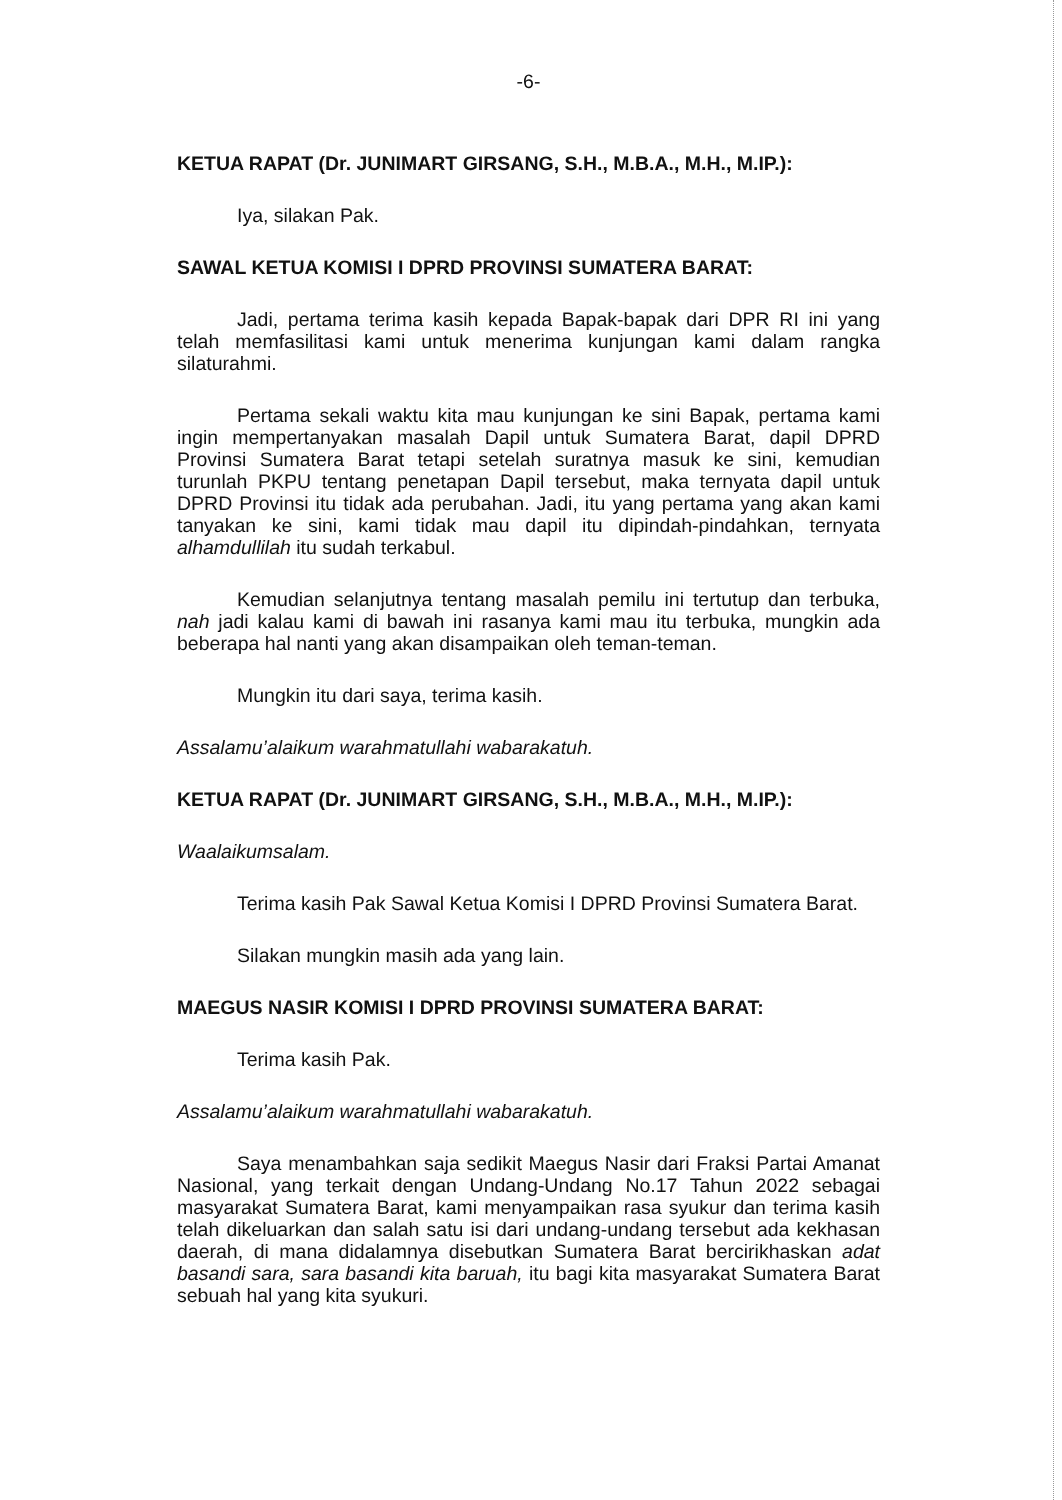-6-
KETUA RAPAT (Dr. JUNIMART GIRSANG, S.H., M.B.A., M.H., M.IP.):
Iya, silakan Pak.
SAWAL KETUA KOMISI I DPRD PROVINSI SUMATERA BARAT:
Jadi, pertama terima kasih kepada Bapak-bapak dari DPR RI ini yang telah memfasilitasi kami untuk menerima kunjungan kami dalam rangka silaturahmi.
Pertama sekali waktu kita mau kunjungan ke sini Bapak, pertama kami ingin mempertanyakan masalah Dapil untuk Sumatera Barat, dapil DPRD Provinsi Sumatera Barat tetapi setelah suratnya masuk ke sini, kemudian turunlah PKPU tentang penetapan Dapil tersebut, maka ternyata dapil untuk DPRD Provinsi itu tidak ada perubahan. Jadi, itu yang pertama yang akan kami tanyakan ke sini, kami tidak mau dapil itu dipindah-pindahkan, ternyata alhamdullilah itu sudah terkabul.
Kemudian selanjutnya tentang masalah pemilu ini tertutup dan terbuka, nah jadi kalau kami di bawah ini rasanya kami mau itu terbuka, mungkin ada beberapa hal nanti yang akan disampaikan oleh teman-teman.
Mungkin itu dari saya, terima kasih.
Assalamu’alaikum warahmatullahi wabarakatuh.
KETUA RAPAT (Dr. JUNIMART GIRSANG, S.H., M.B.A., M.H., M.IP.):
Waalaikumsalam.
Terima kasih Pak Sawal Ketua Komisi I DPRD Provinsi Sumatera Barat.
Silakan mungkin masih ada yang lain.
MAEGUS NASIR KOMISI I DPRD PROVINSI SUMATERA BARAT:
Terima kasih Pak.
Assalamu’alaikum warahmatullahi wabarakatuh.
Saya menambahkan saja sedikit Maegus Nasir dari Fraksi Partai Amanat Nasional, yang terkait dengan Undang-Undang No.17 Tahun 2022 sebagai masyarakat Sumatera Barat, kami menyampaikan rasa syukur dan terima kasih telah dikeluarkan dan salah satu isi dari undang-undang tersebut ada kekhasan daerah, di mana didalamnya disebutkan Sumatera Barat bercirikhaskan adat basandi sara, sara basandi kita baruah, itu bagi kita masyarakat Sumatera Barat sebuah hal yang kita syukuri.